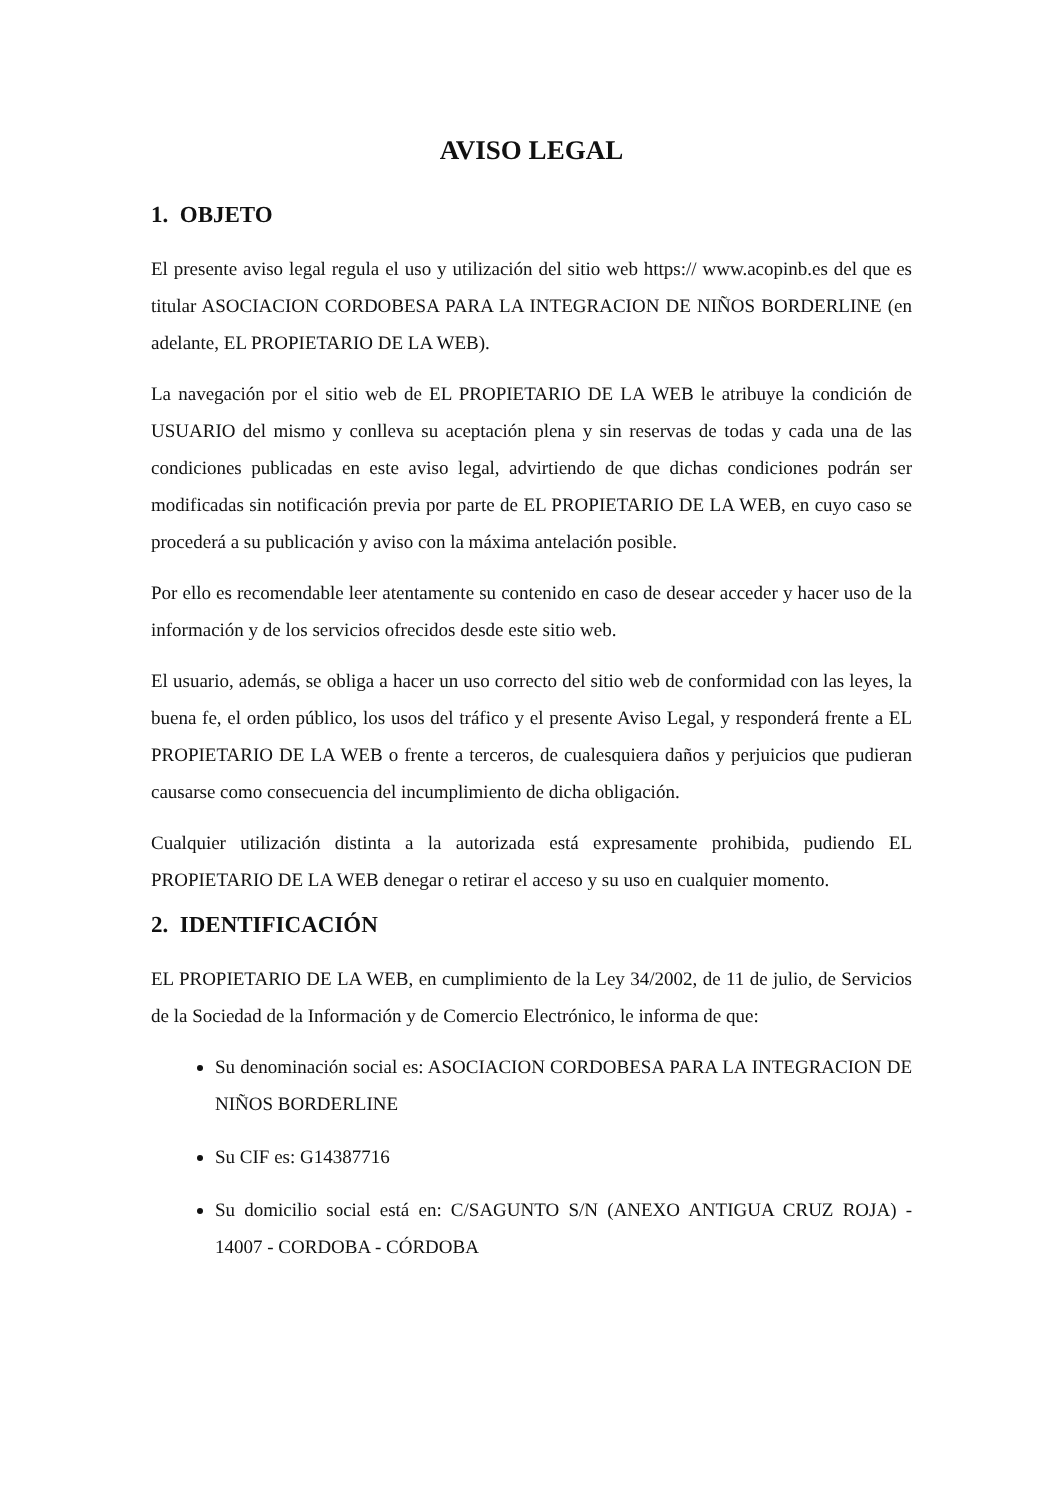AVISO LEGAL
1. OBJETO
El presente aviso legal regula el uso y utilización del sitio web https:// www.acopinb.es del que es titular ASOCIACION CORDOBESA PARA LA INTEGRACION DE NIÑOS BORDERLINE (en adelante, EL PROPIETARIO DE LA WEB).
La navegación por el sitio web de EL PROPIETARIO DE LA WEB le atribuye la condición de USUARIO del mismo y conlleva su aceptación plena y sin reservas de todas y cada una de las condiciones publicadas en este aviso legal, advirtiendo de que dichas condiciones podrán ser modificadas sin notificación previa por parte de EL PROPIETARIO DE LA WEB, en cuyo caso se procederá a su publicación y aviso con la máxima antelación posible.
Por ello es recomendable leer atentamente su contenido en caso de desear acceder y hacer uso de la información y de los servicios ofrecidos desde este sitio web.
El usuario, además, se obliga a hacer un uso correcto del sitio web de conformidad con las leyes, la buena fe, el orden público, los usos del tráfico y el presente Aviso Legal, y responderá frente a EL PROPIETARIO DE LA WEB o frente a terceros, de cualesquiera daños y perjuicios que pudieran causarse como consecuencia del incumplimiento de dicha obligación.
Cualquier utilización distinta a la autorizada está expresamente prohibida, pudiendo EL PROPIETARIO DE LA WEB denegar o retirar el acceso y su uso en cualquier momento.
2. IDENTIFICACIÓN
EL PROPIETARIO DE LA WEB, en cumplimiento de la Ley 34/2002, de 11 de julio, de Servicios de la Sociedad de la Información y de Comercio Electrónico, le informa de que:
Su denominación social es: ASOCIACION CORDOBESA PARA LA INTEGRACION DE NIÑOS BORDERLINE
Su CIF es: G14387716
Su domicilio social está en: C/SAGUNTO S/N (ANEXO ANTIGUA CRUZ ROJA) - 14007 - CORDOBA - CÓRDOBA